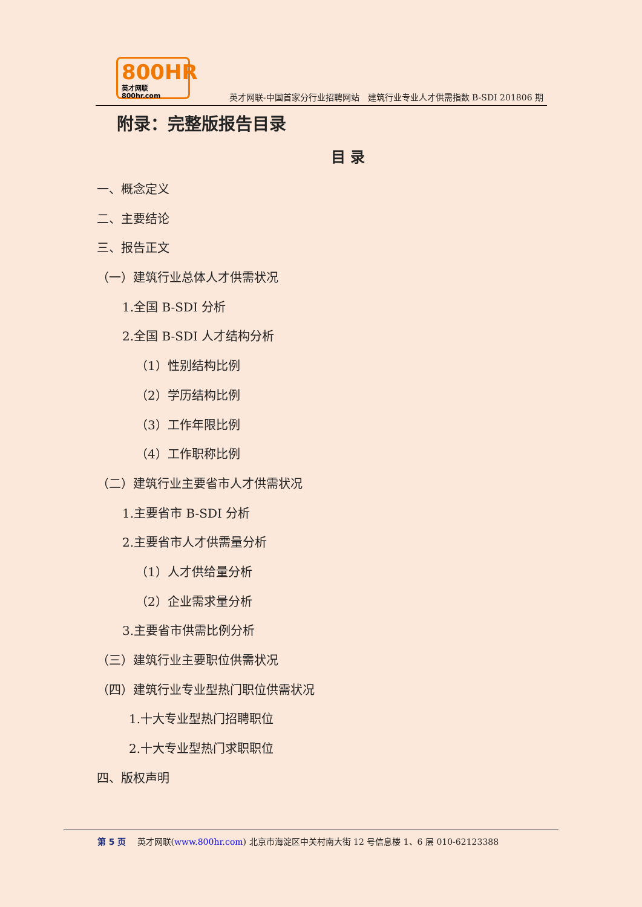800HR
英才网联 800hr.com
英才网联-中国首家分行业招聘网站　建筑行业专业人才供需指数 B-SDI 201806 期
附录：完整版报告目录
目 录
一、概念定义
二、主要结论
三、报告正文
（一）建筑行业总体人才供需状况
1.全国 B-SDI 分析
2.全国 B-SDI 人才结构分析
（1）性别结构比例
（2）学历结构比例
（3）工作年限比例
（4）工作职称比例
（二）建筑行业主要省市人才供需状况
1.主要省市 B-SDI 分析
2.主要省市人才供需量分析
（1）人才供给量分析
（2）企业需求量分析
3.主要省市供需比例分析
（三）建筑行业主要职位供需状况
（四）建筑行业专业型热门职位供需状况
1.十大专业型热门招聘职位
2.十大专业型热门求职职位
四、版权声明
第 5 页 英才网联(www.800hr.com) 北京市海淀区中关村南大街 12 号信息楼 1、6 层 010-62123388